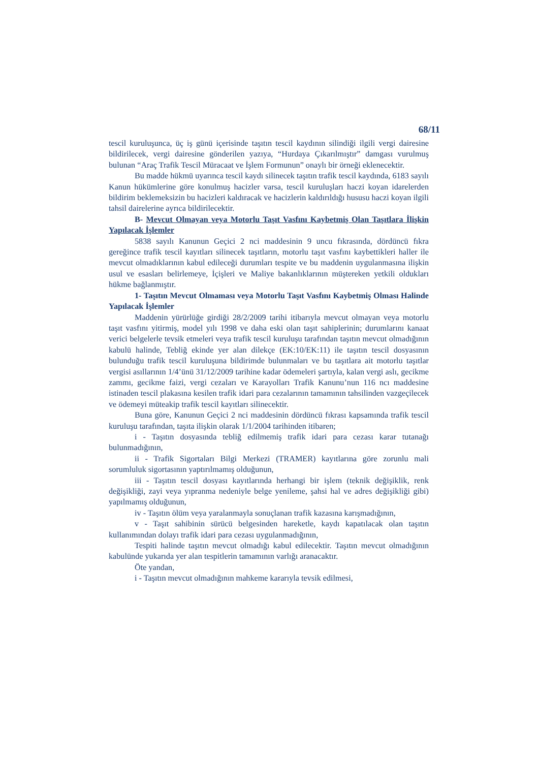68/11
tescil kuruluşunca, üç iş günü içerisinde taşıtın tescil kaydının silindiği ilgili vergi dairesine bildirilecek, vergi dairesine gönderilen yazıya, “Hurdaya Çıkarılmıştır” damgası vurulmuş bulunan “Araç Trafik Tescil Müracaat ve İşlem Formunun” onaylı bir örneği eklenecektir.
Bu madde hükmü uyarınca tescil kaydı silinecek taşıtın trafik tescil kaydında, 6183 sayılı Kanun hükümlerine göre konulmuş hacizler varsa, tescil kuruluşları haczi koyan idarelerden bildirim beklemeksizin bu hacizleri kaldıracak ve hacizlerin kaldırıldığı hususu haczi koyan ilgili tahsil dairelerine ayrıca bildirilecektir.
B- Mevcut Olmayan veya Motorlu Taşıt Vasfını Kaybetmiş Olan Taşıtlara İlişkin Yapılacak İşlemler
5838 sayılı Kanunun Geçici 2 nci maddesinin 9 uncu fıkrasında, dördüncü fıkra gereğince trafik tescil kayıtları silinecek taşıtların, motorlu taşıt vasfını kaybettikleri haller ile mevcut olmadıklarının kabul edileceği durumları tespite ve bu maddenin uygulanmasına ilişkin usul ve esasları belirlemeye, İçişleri ve Maliye bakanlıklarının müştereken yetkili oldukları hükme bağlanmıştır.
1- Taşıtın Mevcut Olmaması veya Motorlu Taşıt Vasfını Kaybetmiş Olması Halinde Yapılacak İşlemler
Maddenin yürürlüğe girdiği 28/2/2009 tarihi itibarıyla mevcut olmayan veya motorlu taşıt vasfını yitirmiş, model yılı 1998 ve daha eski olan taşıt sahiplerinin; durumlarını kanaat verici belgelerle tevsik etmeleri veya trafik tescil kuruluşu tarafından taşıtın mevcut olmadığının kabulü halinde, Tebliğ ekinde yer alan dilekçe (EK:10/EK:11) ile taşıtın tescil dosyasının bulunduğu trafik tescil kuruluşuna bildirimde bulunmaları ve bu taşıtlara ait motorlu taşıtlar vergisi asıllarının 1/4’ünü 31/12/2009 tarihine kadar ödemeleri şartıyla, kalan vergi aslı, gecikme zammı, gecikme faizi, vergi cezaları ve Karayolları Trafik Kanunu’nun 116 ncı maddesine istinaden tescil plakasına kesilen trafik idari para cezalarının tamamının tahsilinden vazgeçilecek ve ödemeyi müteakip trafik tescil kayıtları silinecektir.
Buna göre, Kanunun Geçici 2 nci maddesinin dördüncü fıkrası kapsamında trafik tescil kuruluşu tarafından, taşıta ilişkin olarak 1/1/2004 tarihinden itibaren;
i - Taşıtın dosyasında tebliğ edilmemiş trafik idari para cezası karar tutanağı bulunmadığının,
ii - Trafik Sigortaları Bilgi Merkezi (TRAMER) kayıtlarına göre zorunlu mali sorumluluk sigortasının yaptırılmamış olduğunun,
iii - Taşıtın tescil dosyası kayıtlarında herhangi bir işlem (teknik değişiklik, renk değişikliği, zayi veya yıpranma nedeniyle belge yenileme, şahsi hal ve adres değişikliği gibi) yapılmamış olduğunun,
iv - Taşıtın ölüm veya yaralanmayla sonuçlanan trafik kazasına karışmadığının,
v - Taşıt sahibinin sürücü belgesinden hareketle, kaydı kapatılacak olan taşıtın kullanımından dolayı trafik idari para cezası uygulanmadığının,
Tespiti halinde taşıtın mevcut olmadığı kabul edilecektir. Taşıtın mevcut olmadığının kabulünde yukarıda yer alan tespitlerin tamamının varlığı aranacaktır.
Öte yandan,
i - Taşıtın mevcut olmadığının mahkeme kararıyla tevsik edilmesi,